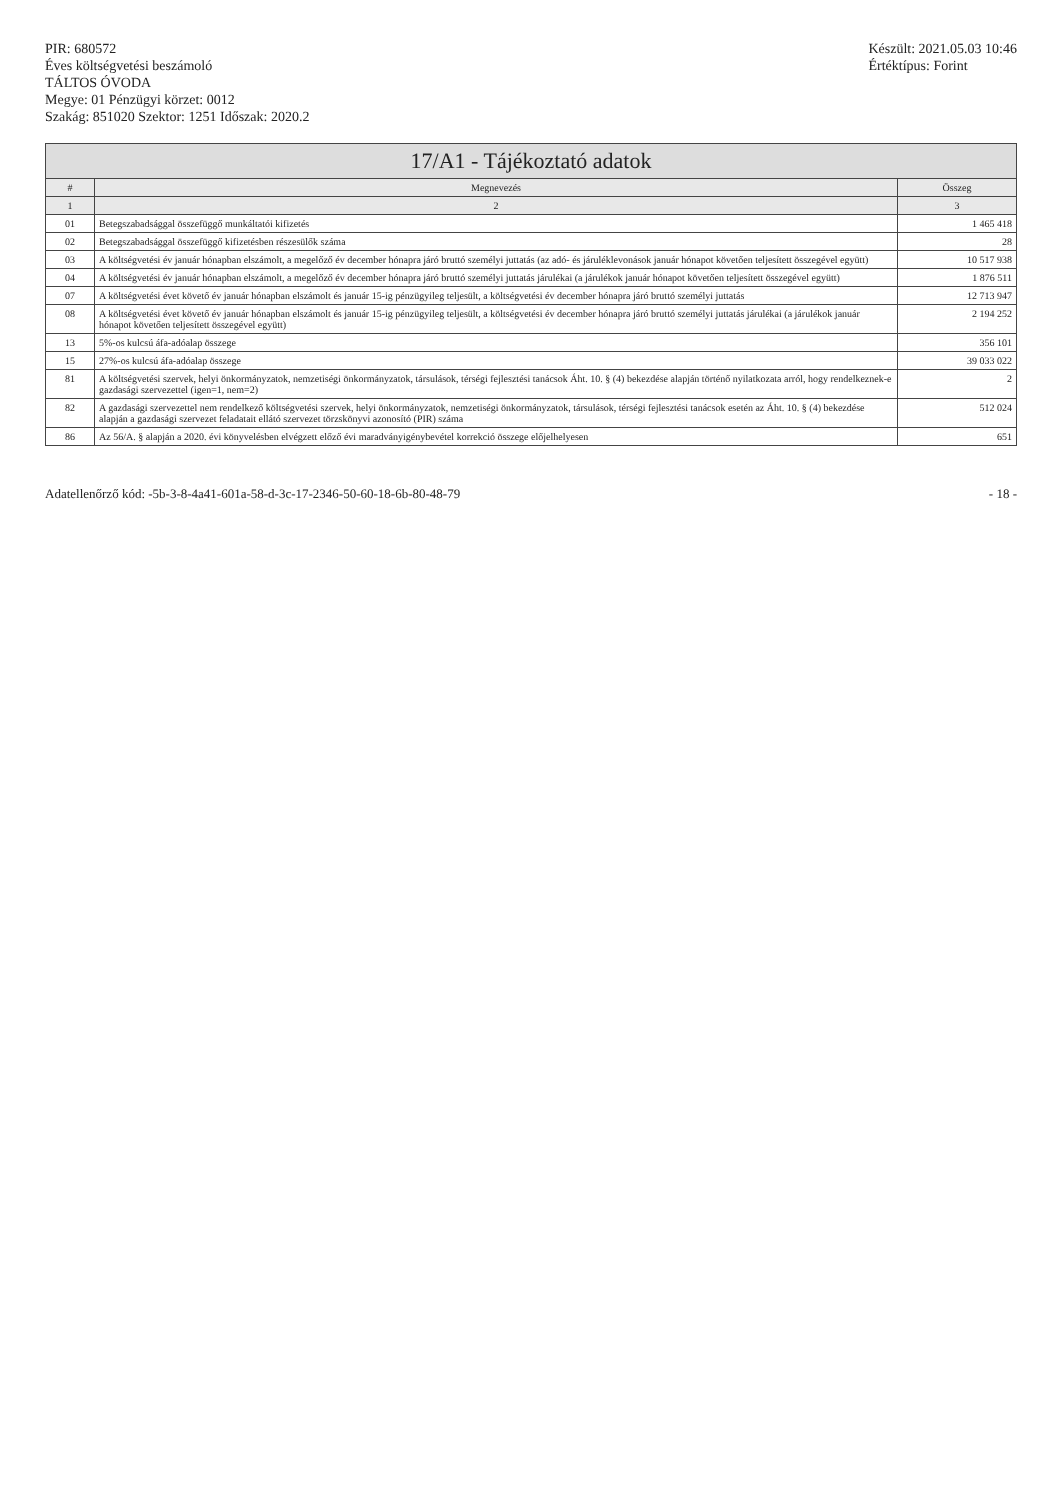PIR: 680572
Éves költségvetési beszámoló
TÁLTOS ÓVODA
Megye: 01 Pénzügyi körzet: 0012
Szakág: 851020 Szektor: 1251 Időszak: 2020.2
Készült: 2021.05.03 10:46
Értéktípus: Forint
17/A1 - Tájékoztató adatok
| # | Megnevezés | Összeg |
| --- | --- | --- |
| 1 | 2 | 3 |
| 01 | Betegszabadsággal összefüggő munkáltatói kifizetés | 1 465 418 |
| 02 | Betegszabadsággal összefüggő kifizetésben részesülők száma | 28 |
| 03 | A költségvetési év január hónapban elszámolt, a megelőző év december hónapra járó bruttó személyi juttatás (az adó- és járuléklevonások január hónapot követően teljesített összegével együtt) | 10 517 938 |
| 04 | A költségvetési év január hónapban elszámolt, a megelőző év december hónapra járó bruttó személyi juttatás járulékai (a járulékok január hónapot követően teljesített összegével együtt) | 1 876 511 |
| 07 | A költségvetési évet követő év január hónapban elszámolt és január 15-ig pénzügyileg teljesült, a költségvetési év december hónapra járó bruttó személyi juttatás | 12 713 947 |
| 08 | A költségvetési évet követő év január hónapban elszámolt és január 15-ig pénzügyileg teljesült, a költségvetési év december hónapra járó bruttó személyi juttatás járulékai (a járulékok január hónapot követően teljesített összegével együtt) | 2 194 252 |
| 13 | 5%-os kulcsú áfa-adóalap összege | 356 101 |
| 15 | 27%-os kulcsú áfa-adóalap összege | 39 033 022 |
| 81 | A költségvetési szervek, helyi önkormányzatok, nemzetiségi önkormányzatok, társulások, térségi fejlesztési tanácsok Áht. 10. § (4) bekezdése alapján történő nyilatkozata arról, hogy rendelkeznek-e gazdasági szervezettel (igen=1, nem=2) | 2 |
| 82 | A gazdasági szervezettel nem rendelkező költségvetési szervek, helyi önkormányzatok, nemzetiségi önkormányzatok, társulások, térségi fejlesztési tanácsok esetén az Áht. 10. § (4) bekezdése alapján a gazdasági szervezet feladatait ellátó szervezet törzskönyvi azonosító (PIR) száma | 512 024 |
| 86 | Az 56/A. § alapján a 2020. évi könyvelésben elvégzett előző évi maradványigénybevétel korrekció összege előjelhelyesen | 651 |
Adatellenőrző kód: -5b-3-8-4a41-601a-58-d-3c-17-2346-50-60-18-6b-80-48-79
- 18 -